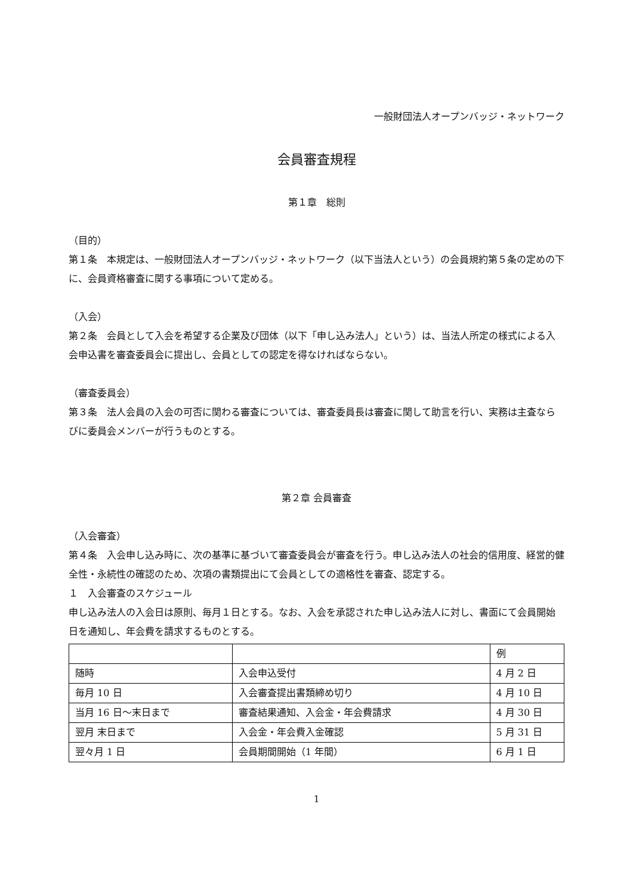一般財団法人オープンバッジ・ネットワーク
会員審査規程
第１章　総則
（目的）
第１条　本規定は、一般財団法人オープンバッジ・ネットワーク（以下当法人という）の会員規約第５条の定めの下に、会員資格審査に関する事項について定める。
（入会）
第２条　会員として入会を希望する企業及び団体（以下「申し込み法人」という）は、当法人所定の様式による入会申込書を審査委員会に提出し、会員としての認定を得なければならない。
（審査委員会）
第３条　法人会員の入会の可否に関わる審査については、審査委員長は審査に関して助言を行い、実務は主査ならびに委員会メンバーが行うものとする。
第２章 会員審査
（入会審査）
第４条　入会申し込み時に、次の基準に基づいて審査委員会が審査を行う。申し込み法人の社会的信用度、経営的健全性・永続性の確認のため、次項の書類提出にて会員としての適格性を審査、認定する。
１　入会審査のスケジュール
申し込み法人の入会日は原則、毎月１日とする。なお、入会を承認された申し込み法人に対し、書面にて会員開始日を通知し、年会費を請求するものとする。
| | | 例 |
| 随時 | 入会申込受付 | 4 月 2 日 |
| 毎月 10 日 | 入会審査提出書類締め切り | 4 月 10 日 |
| 当月 16 日～末日まで | 審査結果通知、入会金・年会費請求 | 4 月 30 日 |
| 翌月 末日まで | 入会金・年会費入金確認 | 5 月 31 日 |
| 翌々月 1 日 | 会員期間開始（1 年間） | 6 月 1 日 |
1